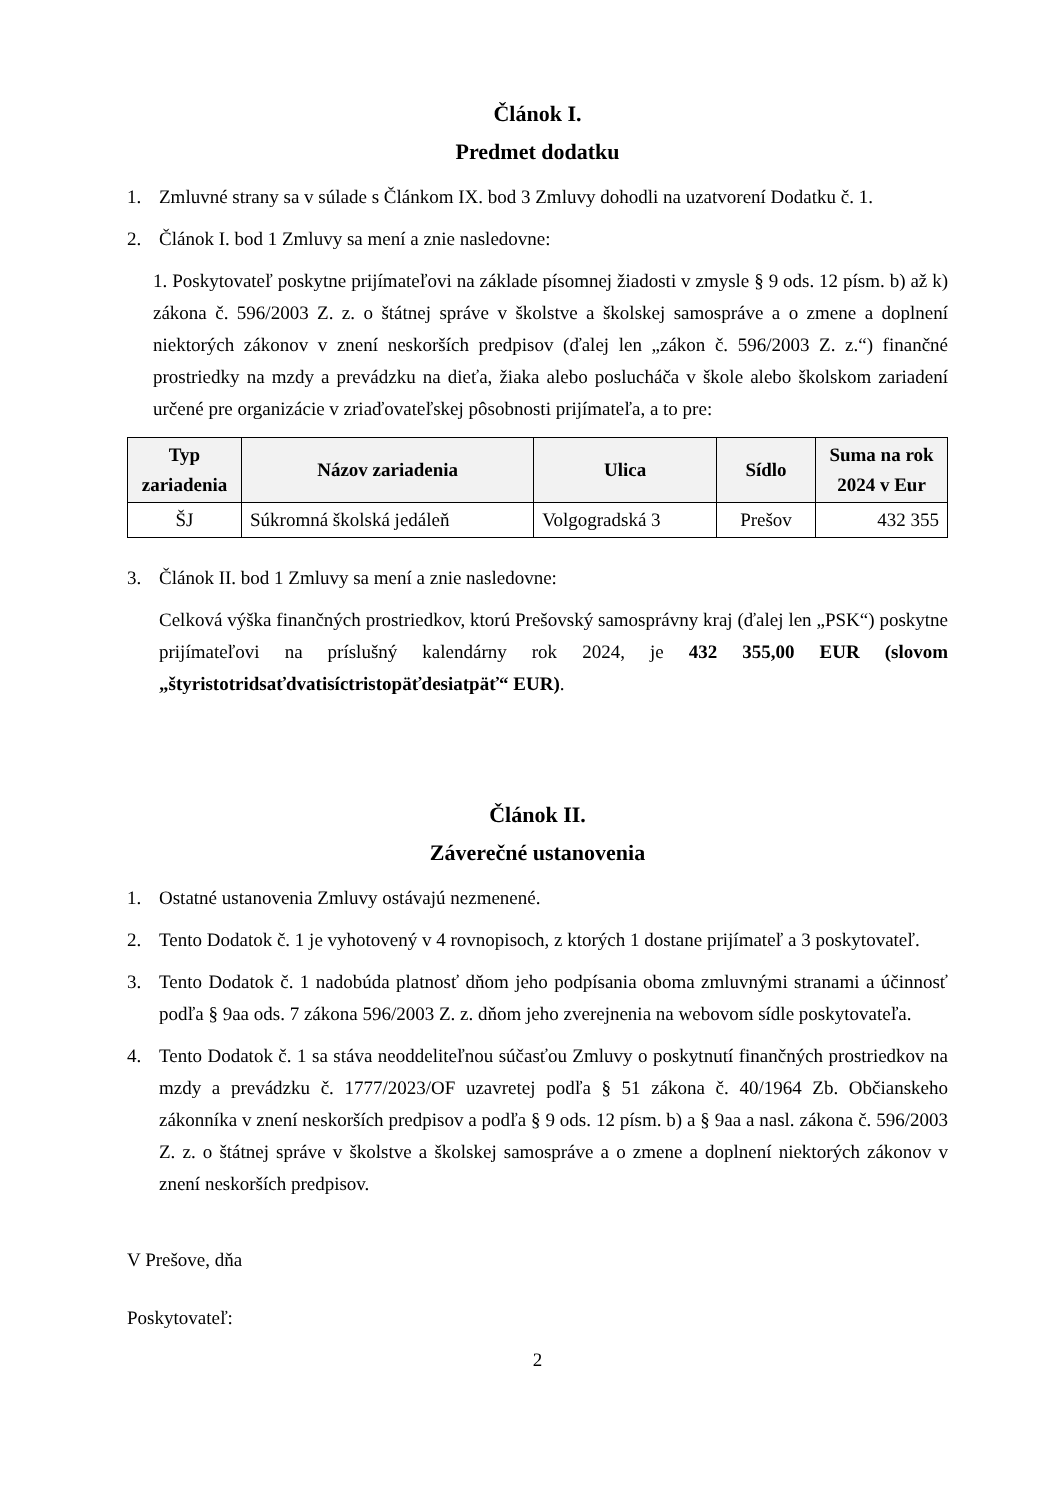Článok I.
Predmet dodatku
1. Zmluvné strany sa v súlade s Článkom IX. bod 3 Zmluvy dohodli na uzatvorení Dodatku č. 1.
2. Článok I. bod 1 Zmluvy sa mení a znie nasledovne:
1. Poskytovateľ poskytne prijímateľovi na základe písomnej žiadosti v zmysle § 9 ods. 12 písm. b) až k) zákona č. 596/2003 Z. z. o štátnej správe v školstve a školskej samospráve a o zmene a doplnení niektorých zákonov v znení neskorších predpisov (ďalej len „zákon č. 596/2003 Z. z.“) finančné prostriedky na mzdy a prevádzku na dieťa, žiaka alebo poslucháča v škole alebo školskom zariadení určené pre organizácie v zriaďovateľskej pôsobnosti prijímateľa, a to pre:
| Typ zariadenia | Názov zariadenia | Ulica | Sídlo | Suma na rok 2024 v Eur |
| --- | --- | --- | --- | --- |
| ŠJ | Súkromná školská jedáleň | Volgogradská 3 | Prešov | 432 355 |
3. Článok II. bod 1 Zmluvy sa mení a znie nasledovne:
Celková výška finančných prostriedkov, ktorú Prešovský samosprávny kraj (ďalej len „PSK“) poskytne prijímateľovi na príslušný kalendárny rok 2024, je 432 355,00 EUR (slovom „štyristotridsaťdvatisíctristopäťdesiatpäť“ EUR).
Článok II.
Záverečné ustanovenia
1. Ostatné ustanovenia Zmluvy ostávajú nezmenené.
2. Tento Dodatok č. 1 je vyhotovený v 4 rovnopisoch, z ktorých 1 dostane prijímateľ a 3 poskytovateľ.
3. Tento Dodatok č. 1 nadobúda platnosť dňom jeho podpísania oboma zmluvnými stranami a účinnosť podľa § 9aa ods. 7 zákona 596/2003 Z. z. dňom jeho zverejnenia na webovom sídle poskytovateľa.
4. Tento Dodatok č. 1 sa stáva neoddeliteľnou súčasťou Zmluvy o poskytnutí finančných prostriedkov na mzdy a prevádzku č. 1777/2023/OF uzavretej podľa § 51 zákona č. 40/1964 Zb. Občianskeho zákonníka v znení neskorších predpisov a podľa § 9 ods. 12 písm. b) a § 9aa a nasl. zákona č. 596/2003 Z. z. o štátnej správe v školstve a školskej samospráve a o zmene a doplnení niektorých zákonov v znení neskorších predpisov.
V Prešove, dňa
Poskytovateľ:
2